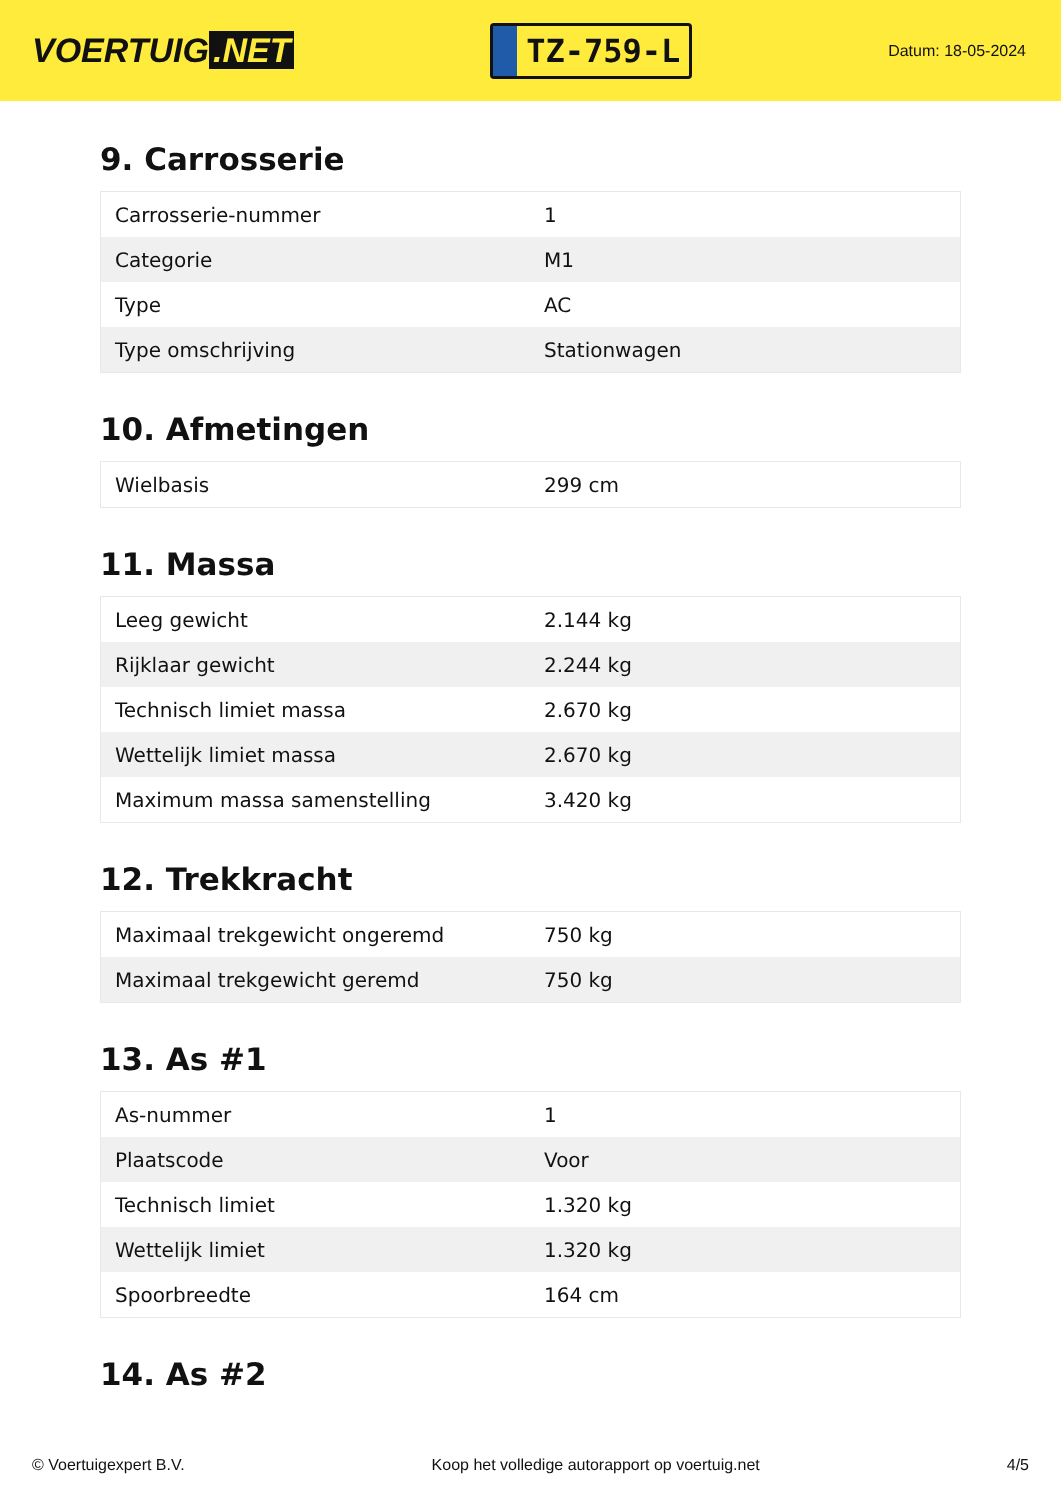VOERTUIG.NET
TZ-759-L
Datum: 18-05-2024
9. Carrosserie
| Carrosserie-nummer | 1 |
| Categorie | M1 |
| Type | AC |
| Type omschrijving | Stationwagen |
10. Afmetingen
| Wielbasis | 299 cm |
11. Massa
| Leeg gewicht | 2.144 kg |
| Rijklaar gewicht | 2.244 kg |
| Technisch limiet massa | 2.670 kg |
| Wettelijk limiet massa | 2.670 kg |
| Maximum massa samenstelling | 3.420 kg |
12. Trekkracht
| Maximaal trekgewicht ongeremd | 750 kg |
| Maximaal trekgewicht geremd | 750 kg |
13. As #1
| As-nummer | 1 |
| Plaatscode | Voor |
| Technisch limiet | 1.320 kg |
| Wettelijk limiet | 1.320 kg |
| Spoorbreedte | 164 cm |
14. As #2
© Voertuigexpert B.V. Koop het volledige autorapport op voertuig.net 4/5